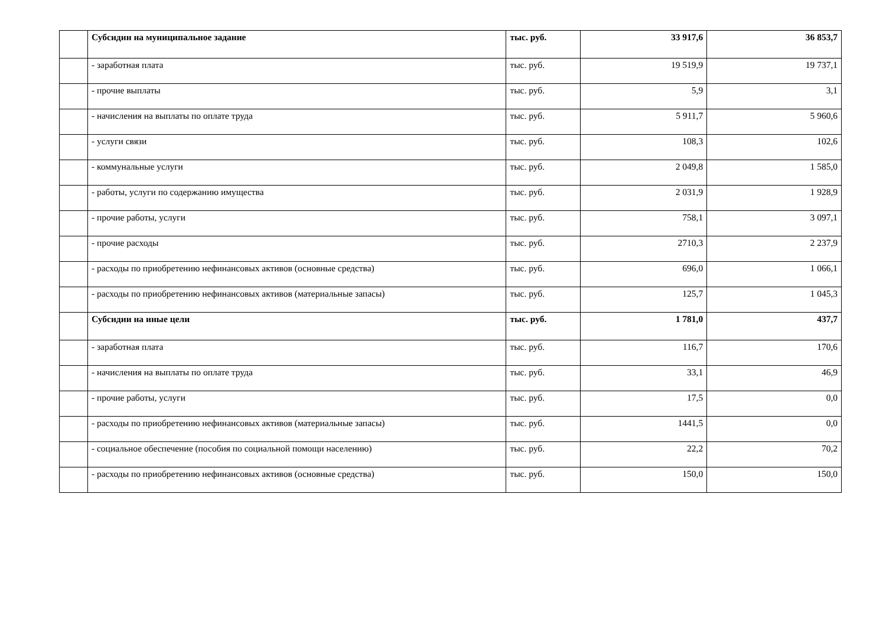| | Субсидии на муниципальное задание | тыс. руб. | 33 917,6 | 36 853,7 |
| | - заработная плата | тыс. руб. | 19 519,9 | 19 737,1 |
| | - прочие выплаты | тыс. руб. | 5,9 | 3,1 |
| | - начисления на выплаты по оплате труда | тыс. руб. | 5 911,7 | 5 960,6 |
| | - услуги связи | тыс. руб. | 108,3 | 102,6 |
| | - коммунальные услуги | тыс. руб. | 2 049,8 | 1 585,0 |
| | - работы, услуги по содержанию имущества | тыс. руб. | 2 031,9 | 1 928,9 |
| | - прочие работы, услуги | тыс. руб. | 758,1 | 3 097,1 |
| | - прочие расходы | тыс. руб. | 2710,3 | 2 237,9 |
| | - расходы по приобретению нефинансовых активов (основные средства) | тыс. руб. | 696,0 | 1 066,1 |
| | - расходы по приобретению нефинансовых активов (материальные запасы) | тыс. руб. | 125,7 | 1 045,3 |
| | Субсидии на иные цели | тыс. руб. | 1 781,0 | 437,7 |
| | - заработная плата | тыс. руб. | 116,7 | 170,6 |
| | - начисления на выплаты по оплате труда | тыс. руб. | 33,1 | 46,9 |
| | - прочие работы, услуги | тыс. руб. | 17,5 | 0,0 |
| | - расходы по приобретению нефинансовых активов (материальные запасы) | тыс. руб. | 1441,5 | 0,0 |
| | - социальное обеспечение (пособия по социальной помощи населению) | тыс. руб. | 22,2 | 70,2 |
| | - расходы по приобретению нефинансовых активов (основные средства) | тыс. руб. | 150,0 | 150,0 |